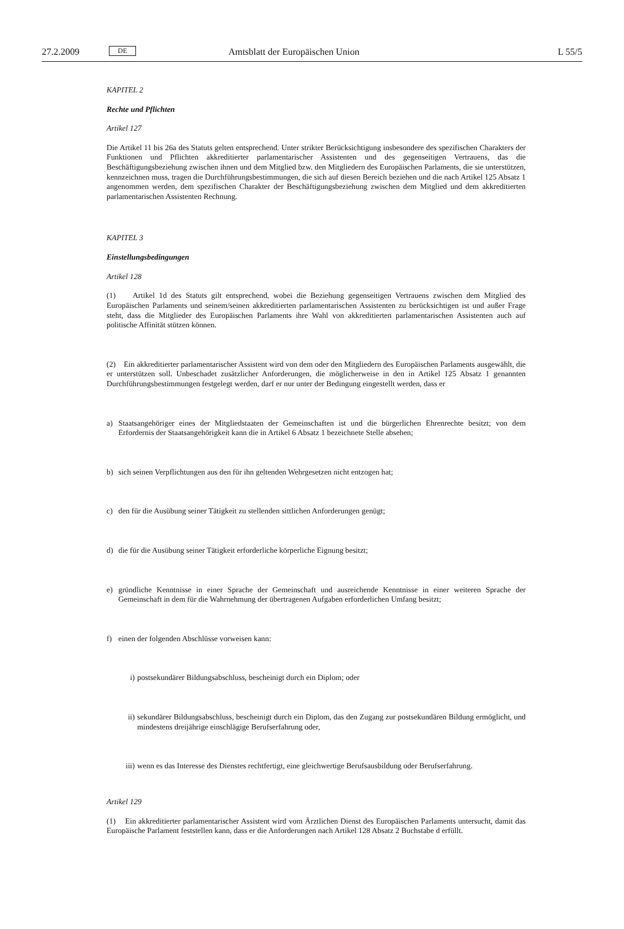27.2.2009 DE Amtsblatt der Europäischen Union L 55/5
KAPITEL 2
Rechte und Pflichten
Artikel 127
Die Artikel 11 bis 26a des Statuts gelten entsprechend. Unter strikter Berücksichtigung insbesondere des spezifischen Charakters der Funktionen und Pflichten akkreditierter parlamentarischer Assistenten und des gegenseitigen Vertrauens, das die Beschäftigungsbeziehung zwischen ihnen und dem Mitglied bzw. den Mitgliedern des Europäischen Parlaments, die sie unterstützen, kennzeichnen muss, tragen die Durchführungsbestimmungen, die sich auf diesen Bereich beziehen und die nach Artikel 125 Absatz 1 angenommen werden, dem spezifischen Charakter der Beschäftigungsbeziehung zwischen dem Mitglied und dem akkreditierten parlamentarischen Assistenten Rechnung.
KAPITEL 3
Einstellungsbedingungen
Artikel 128
(1) Artikel 1d des Statuts gilt entsprechend, wobei die Beziehung gegenseitigen Vertrauens zwischen dem Mitglied des Europäischen Parlaments und seinem/seinen akkreditierten parlamentarischen Assistenten zu berücksichtigen ist und außer Frage steht, dass die Mitglieder des Europäischen Parlaments ihre Wahl von akkreditierten parlamentarischen Assistenten auch auf politische Affinität stützen können.
(2) Ein akkreditierter parlamentarischer Assistent wird von dem oder den Mitgliedern des Europäischen Parlaments ausgewählt, die er unterstützen soll. Unbeschadet zusätzlicher Anforderungen, die möglicherweise in den in Artikel 125 Absatz 1 genannten Durchführungsbestimmungen festgelegt werden, darf er nur unter der Bedingung eingestellt werden, dass er
a) Staatsangehöriger eines der Mitgliedstaaten der Gemeinschaften ist und die bürgerlichen Ehrenrechte besitzt; von dem Erfordernis der Staatsangehörigkeit kann die in Artikel 6 Absatz 1 bezeichnete Stelle absehen;
b) sich seinen Verpflichtungen aus den für ihn geltenden Wehrgesetzen nicht entzogen hat;
c) den für die Ausübung seiner Tätigkeit zu stellenden sittlichen Anforderungen genügt;
d) die für die Ausübung seiner Tätigkeit erforderliche körperliche Eignung besitzt;
e) gründliche Kenntnisse in einer Sprache der Gemeinschaft und ausreichende Kenntnisse in einer weiteren Sprache der Gemeinschaft in dem für die Wahrnehmung der übertragenen Aufgaben erforderlichen Umfang besitzt;
f) einen der folgenden Abschlüsse vorweisen kann:
i) postsekundärer Bildungsabschluss, bescheinigt durch ein Diplom; oder
ii) sekundärer Bildungsabschluss, bescheinigt durch ein Diplom, das den Zugang zur postsekundären Bildung ermöglicht, und mindestens dreijährige einschlägige Berufserfahrung oder,
iii) wenn es das Interesse des Dienstes rechtfertigt, eine gleichwertige Berufsausbildung oder Berufserfahrung.
Artikel 129
(1) Ein akkreditierter parlamentarischer Assistent wird vom Ärztlichen Dienst des Europäischen Parlaments untersucht, damit das Europäische Parlament feststellen kann, dass er die Anforderungen nach Artikel 128 Absatz 2 Buchstabe d erfüllt.